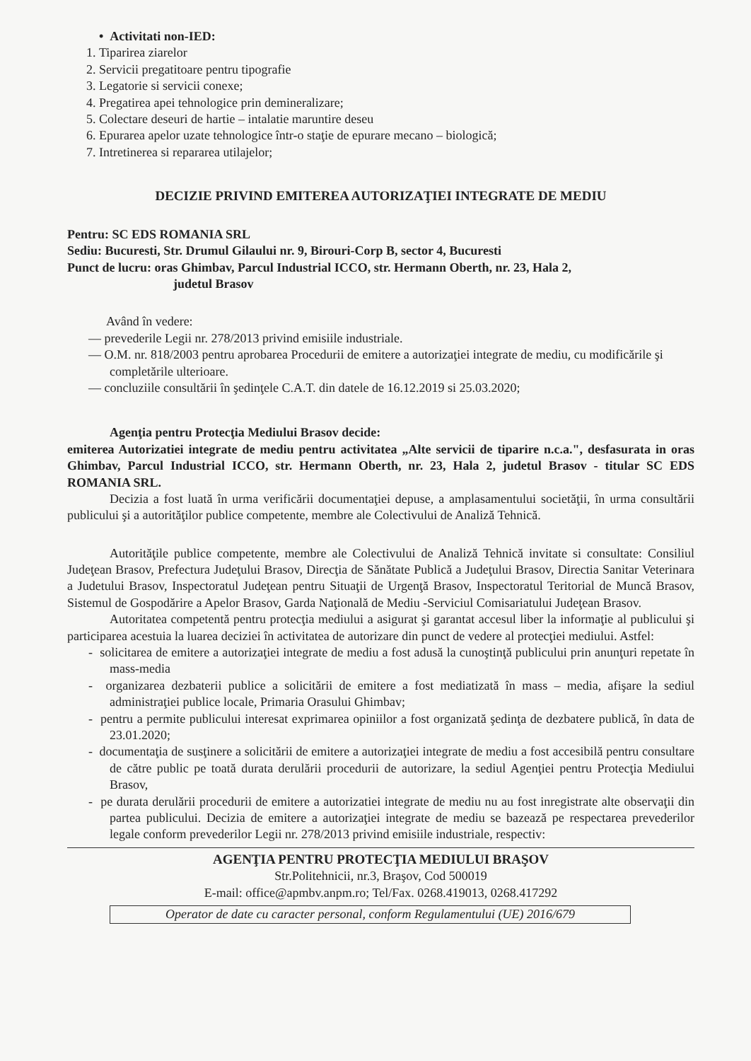• Activitati non-IED:
1. Tiparirea ziarelor
2. Servicii pregatitoare pentru tipografie
3. Legatorie si servicii conexe;
4. Pregatirea apei tehnologice prin demineralizare;
5. Colectare deseuri de hartie – intalatie maruntire deseu
6. Epurarea apelor uzate tehnologice într-o staţie de epurare mecano – biologică;
7. Intretinerea si repararea utilajelor;
DECIZIE PRIVIND EMITEREA AUTORIZAŢIEI INTEGRATE DE MEDIU
Pentru: SC EDS ROMANIA SRL
Sediu: Bucuresti, Str. Drumul Gilaului nr. 9, Birouri-Corp B, sector 4, Bucuresti
Punct de lucru: oras Ghimbav, Parcul Industrial ICCO, str. Hermann Oberth, nr. 23, Hala 2,
judetul Brasov
Având în vedere:
— prevederile Legii nr. 278/2013 privind emisiile industriale.
— O.M. nr. 818/2003 pentru aprobarea Procedurii de emitere a autorizaţiei integrate de mediu, cu modificările şi completările ulterioare.
— concluziile consultării în şedinţele C.A.T. din datele de 16.12.2019 si 25.03.2020;
Agenţia pentru Protecţia Mediului Brasov decide:
emiterea Autorizatiei integrate de mediu pentru activitatea „Alte servicii de tiparire n.c.a.", desfasurata in oras Ghimbav, Parcul Industrial ICCO, str. Hermann Oberth, nr. 23, Hala 2, judetul Brasov - titular SC EDS ROMANIA SRL.
Decizia a fost luată în urma verificării documentaţiei depuse, a amplasamentului societăţii, în urma consultării publicului şi a autorităţilor publice competente, membre ale Colectivului de Analiză Tehnică.
Autorităţile publice competente, membre ale Colectivului de Analiză Tehnică invitate si consultate: Consiliul Judeţean Brasov, Prefectura Judeţului Brasov, Direcţia de Sănătate Publică a Judeţului Brasov, Directia Sanitar Veterinara a Judetului Brasov, Inspectoratul Judeţean pentru Situaţii de Urgenţă Brasov, Inspectoratul Teritorial de Muncă Brasov, Sistemul de Gospodărire a Apelor Brasov, Garda Naţională de Mediu -Serviciul Comisariatului Judeţean Brasov.
Autoritatea competentă pentru protecţia mediului a asigurat şi garantat accesul liber la informaţie al publicului şi participarea acestuia la luarea deciziei în activitatea de autorizare din punct de vedere al protecţiei mediului. Astfel:
- solicitarea de emitere a autorizaţiei integrate de mediu a fost adusă la cunoştinţă publicului prin anunţuri repetate în mass-media
- organizarea dezbaterii publice a solicitării de emitere a fost mediatizată în mass – media, afişare la sediul administraţiei publice locale, Primaria Orasului Ghimbav;
- pentru a permite publicului interesat exprimarea opiniilor a fost organizată şedinţa de dezbatere publică, în data de 23.01.2020;
- documentaţia de susţinere a solicitării de emitere a autorizaţiei integrate de mediu a fost accesibilă pentru consultare de către public pe toată durata derulării procedurii de autorizare, la sediul Agenţiei pentru Protecţia Mediului Brasov,
- pe durata derulării procedurii de emitere a autorizatiei integrate de mediu nu au fost inregistrate alte observaţii din partea publicului. Decizia de emitere a autorizaţiei integrate de mediu se bazează pe respectarea prevederilor legale conform prevederilor Legii nr. 278/2013 privind emisiile industriale, respectiv:
AGENŢIA PENTRU PROTECŢIA MEDIULUI BRAŞOV
Str.Politehnicii, nr.3, Braşov, Cod 500019
E-mail: office@apmbv.anpm.ro; Tel/Fax. 0268.419013, 0268.417292
Operator de date cu caracter personal, conform Regulamentului (UE) 2016/679